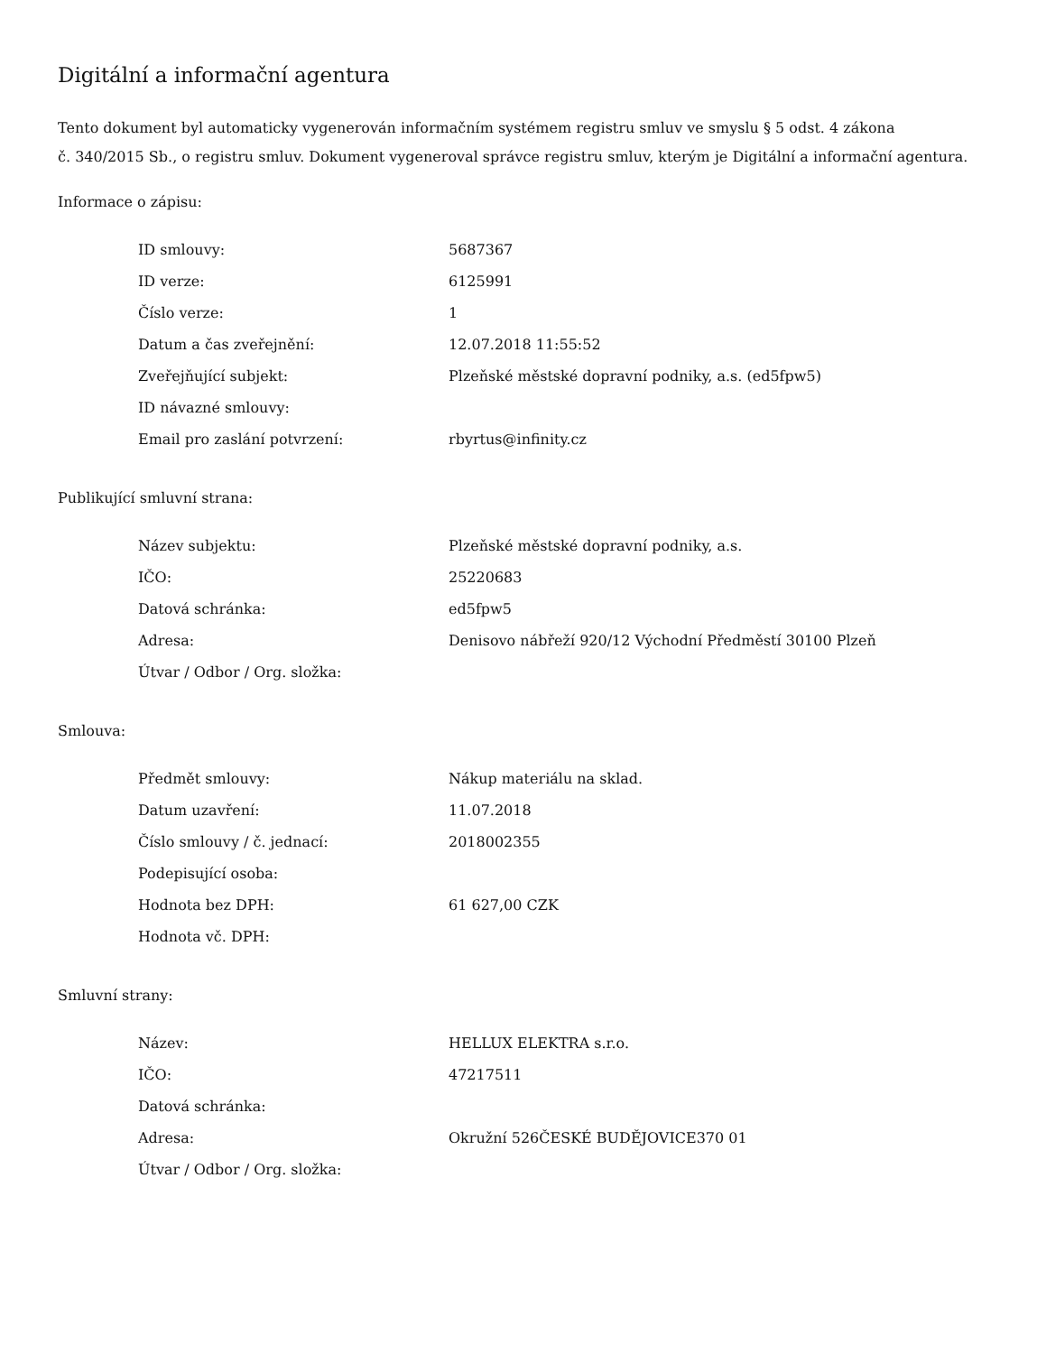Digitální a informační agentura
Tento dokument byl automaticky vygenerován informačním systémem registru smluv ve smyslu § 5 odst. 4 zákona
č. 340/2015 Sb., o registru smluv. Dokument vygeneroval správce registru smluv, kterým je Digitální a informační agentura.
Informace o zápisu:
| ID smlouvy: | 5687367 |
| ID verze: | 6125991 |
| Číslo verze: | 1 |
| Datum a čas zveřejnění: | 12.07.2018 11:55:52 |
| Zveřejňující subjekt: | Plzeňské městské dopravní podniky, a.s. (ed5fpw5) |
| ID návazné smlouvy: | |
| Email pro zaslání potvrzení: | rbyrtus@infinity.cz |
Publikující smluvní strana:
| Název subjektu: | Plzeňské městské dopravní podniky, a.s. |
| IČO: | 25220683 |
| Datová schránka: | ed5fpw5 |
| Adresa: | Denisovo nábřeží 920/12 Východní Předměstí 30100 Plzeň |
| Útvar / Odbor / Org. složka: | |
Smlouva:
| Předmět smlouvy: | Nákup materiálu na sklad. |
| Datum uzavření: | 11.07.2018 |
| Číslo smlouvy / č. jednací: | 2018002355 |
| Podepisující osoba: | |
| Hodnota bez DPH: | 61 627,00 CZK |
| Hodnota vč. DPH: | |
Smluvní strany:
| Název: | HELLUX ELEKTRA s.r.o. |
| IČO: | 47217511 |
| Datová schránka: | |
| Adresa: | Okružní 526ČESKÉ BUDĚJOVICE370 01 |
| Útvar / Odbor / Org. složka: | |